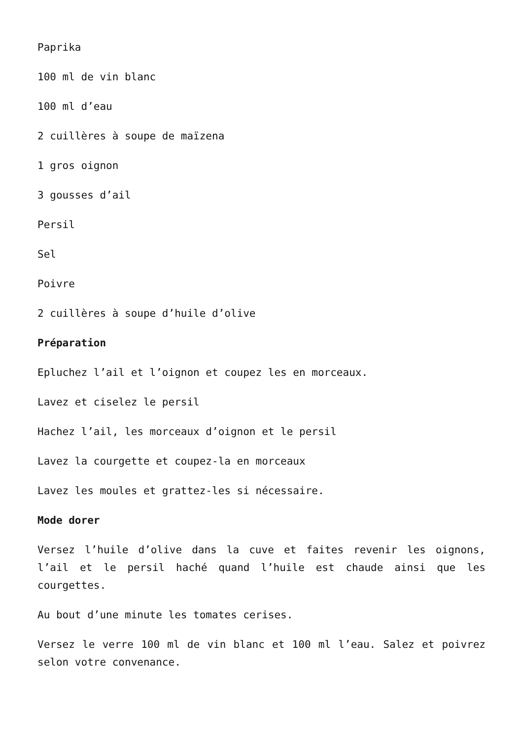Paprika
100 ml de vin blanc
100 ml d’eau
2 cuillères à soupe de maïzena
1 gros oignon
3 gousses d’ail
Persil
Sel
Poivre
2 cuillères à soupe d’huile d’olive
Préparation
Epluchez l’ail et l’oignon et coupez les en morceaux.
Lavez et ciselez le persil
Hachez l’ail, les morceaux d’oignon et le persil
Lavez la courgette et coupez-la en morceaux
Lavez les moules et grattez-les si nécessaire.
Mode dorer
Versez l’huile d’olive dans la cuve et faites revenir les oignons, l’ail et le persil haché quand l’huile est chaude ainsi que les courgettes.
Au bout d’une minute les tomates cerises.
Versez le verre 100 ml de vin blanc et 100 ml l’eau. Salez et poivrez selon votre convenance.